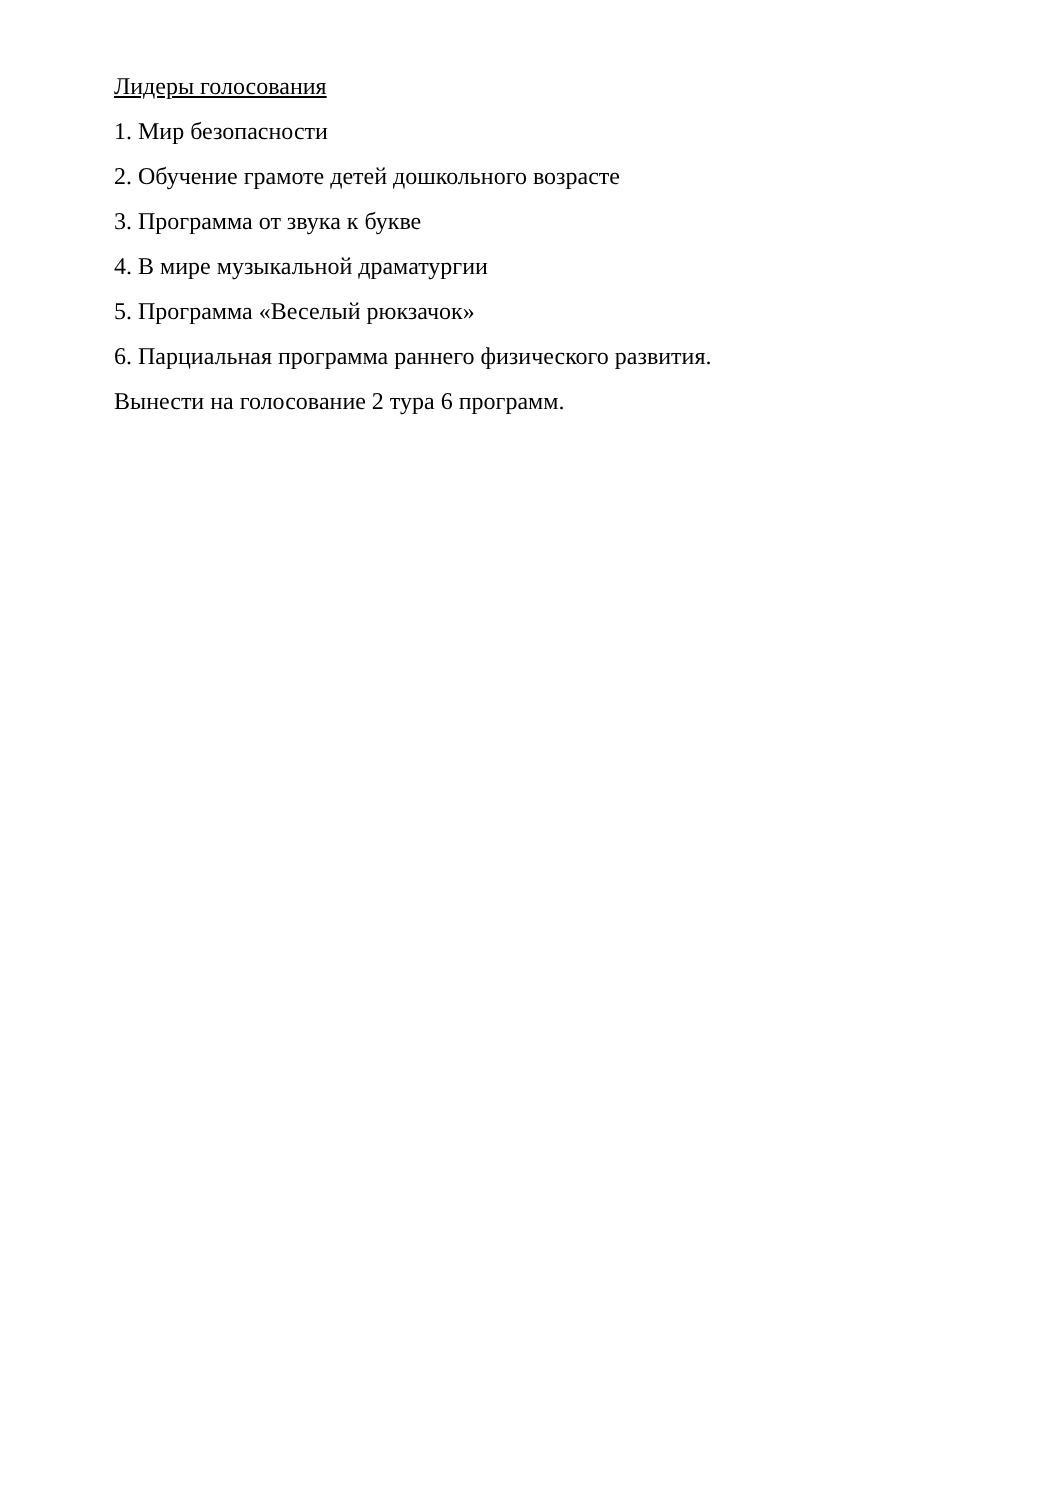Лидеры голосования
1. Мир безопасности
2. Обучение грамоте детей дошкольного возрасте
3. Программа от звука к букве
4. В мире музыкальной драматургии
5. Программа «Веселый рюкзачок»
6. Парциальная программа раннего физического развития.
Вынести на голосование 2 тура 6 программ.